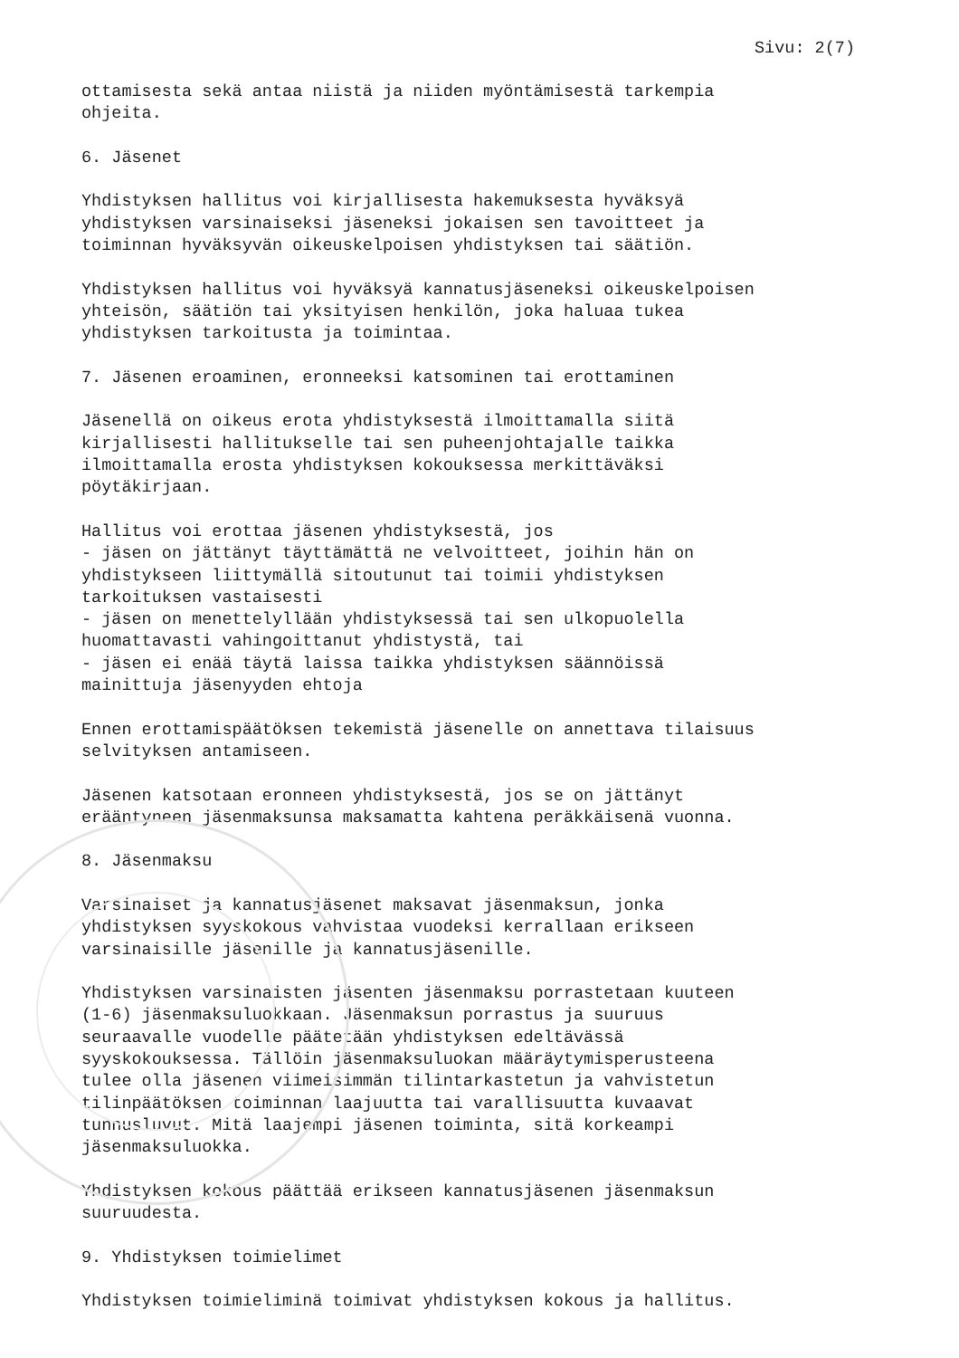Sivu: 2(7)
ottamisesta sekä antaa niistä ja niiden myöntämisestä tarkempia ohjeita.
6. Jäsenet
Yhdistyksen hallitus voi kirjallisesta hakemuksesta hyväksyä yhdistyksen varsinaiseksi jäseneksi jokaisen sen tavoitteet ja toiminnan hyväksyvän oikeuskelpoisen yhdistyksen tai säätiön.
Yhdistyksen hallitus voi hyväksyä kannatusjäseneksi oikeuskelpoisen yhteisön, säätiön tai yksityisen henkilön, joka haluaa tukea yhdistyksen tarkoitusta ja toimintaa.
7. Jäsenen eroaminen, eronneeksi katsominen tai erottaminen
Jäsenellä on oikeus erota yhdistyksestä ilmoittamalla siitä kirjallisesti hallitukselle tai sen puheenjohtajalle taikka ilmoittamalla erosta yhdistyksen kokouksessa merkittäväksi pöytäkirjaan.
Hallitus voi erottaa jäsenen yhdistyksestä, jos - jäsen on jättänyt täyttämättä ne velvoitteet, joihin hän on yhdistykseen liittymällä sitoutunut tai toimii yhdistyksen tarkoituksen vastaisesti - jäsen on menettelyllään yhdistyksessä tai sen ulkopuolella huomattavasti vahingoittanut yhdistystä, tai - jäsen ei enää täytä laissa taikka yhdistyksen säännöissä mainittuja jäsenyyden ehtoja
Ennen erottamispäätöksen tekemistä jäsenelle on annettava tilaisuus selvityksen antamiseen.
Jäsenen katsotaan eronneen yhdistyksestä, jos se on jättänyt erääntyneen jäsenmaksunsa maksamatta kahtena peräkkäisenä vuonna.
8. Jäsenmaksu
Varsinaiset ja kannatusjäsenet maksavat jäsenmaksun, jonka yhdistyksen syyskokous vahvistaa vuodeksi kerrallaan erikseen varsinaisille jäsenille ja kannatusjäsenille.
Yhdistyksen varsinaisten jäsenten jäsenmaksu porrastetaan kuuteen (1-6) jäsenmaksuluokkaan. Jäsenmaksun porrastus ja suuruus seuraavalle vuodelle päätetään yhdistyksen edeltävässä syyskokouksessa. Tällöin jäsenmaksuluokan määräytymisperusteena tulee olla jäsenen viimeisimmän tilintarkastetun ja vahvistetun tilinpäätöksen toiminnan laajuutta tai varallisuutta kuvaavat tunnusluvut. Mitä laajempi jäsenen toiminta, sitä korkeampi jäsenmaksuluokka.
Yhdistyksen kokous päättää erikseen kannatusjäsenen jäsenmaksun suuruudesta.
9. Yhdistyksen toimielimet
Yhdistyksen toimieliminä toimivat yhdistyksen kokous ja hallitus.